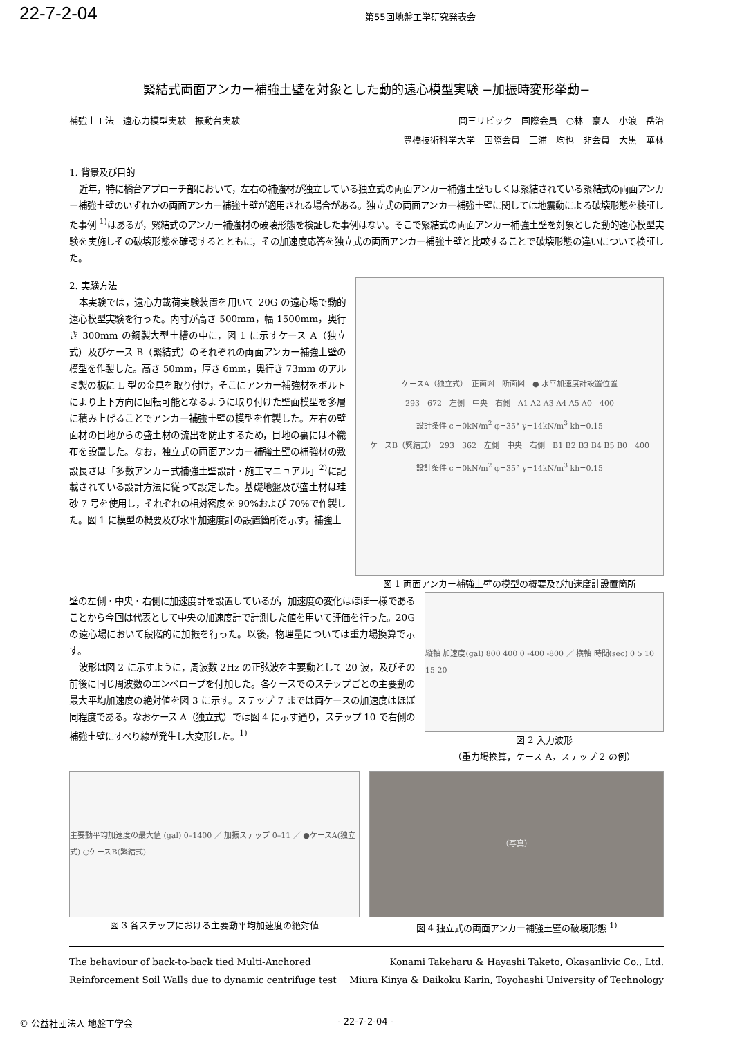22-7-2-04
第55回地盤工学研究発表会
緊結式両面アンカー補強土壁を対象とした動的遠心模型実験 −加振時変形挙動−
補強土工法　遠心力模型実験　振動台実験
岡三リビック　国際会員　○林　豪人　小浪　岳治
豊橋技術科学大学　国際会員　三浦　均也　非会員　大黒　華林
1. 背景及び目的
近年，特に橋台アプローチ部において，左右の補強材が独立している独立式の両面アンカー補強土壁もしくは緊結されている緊結式の両面アンカー補強土壁のいずれかの両面アンカー補強土壁が適用される場合がある。独立式の両面アンカー補強土壁に関しては地震動による破壊形態を検証した事例 <sup>1)</sup>はあるが，緊結式のアンカー補強材の破壊形態を検証した事例はない。そこで緊結式の両面アンカー補強土壁を対象とした動的遠心模型実験を実施しその破壊形態を確認するとともに，その加速度応答を独立式の両面アンカー補強土壁と比較することで破壊形態の違いについて検証した。
2. 実験方法
本実験では，遠心力載荷実験装置を用いて 20G の遠心場で動的遠心模型実験を行った。内寸が高さ 500mm，幅 1500mm，奥行き 300mm の鋼製大型土槽の中に，図 1 に示すケース A（独立式）及びケース B（緊結式）のそれぞれの両面アンカー補強土壁の模型を作製した。高さ 50mm，厚さ 6mm，奥行き 73mm のアルミ製の板に L 型の金具を取り付け，そこにアンカー補強材をボルトにより上下方向に回転可能となるように取り付けた壁面模型を多層に積み上げることでアンカー補強土壁の模型を作製した。左右の壁面材の目地からの盛土材の流出を防止するため，目地の裏には不織布を設置した。なお，独立式の両面アンカー補強土壁の補強材の敷設長さは「多数アンカー式補強土壁設計・施工マニュアル」<sup>2)</sup>に記載されている設計方法に従って設定した。基礎地盤及び盛土材は珪砂 7 号を使用し，それぞれの相対密度を 90%および 70%で作製した。図 1 に模型の概要及び水平加速度計の設置箇所を示す。補強土
ケースA（独立式）　正面図　断面図　● 水平加速度計設置位置
293　672　左側　中央　右側　A1 A2 A3 A4 A5 A0　400
設計条件 c =0kN/m<sup>2</sup> φ=35° γ=14kN/m<sup>3</sup> kh=0.15
ケースB（緊結式）　293　362　左側　中央　右側　B1 B2 B3 B4 B5 B0　400
設計条件 c =0kN/m<sup>2</sup> φ=35° γ=14kN/m<sup>3</sup> kh=0.15
図 1 両面アンカー補強土壁の模型の概要及び加速度計設置箇所
壁の左側・中央・右側に加速度計を設置しているが，加速度の変化はほぼ一様であることから今回は代表として中央の加速度計で計測した値を用いて評価を行った。20G の遠心場において段階的に加振を行った。以後，物理量については重力場換算で示す。
波形は図 2 に示すように，周波数 2Hz の正弦波を主要動として 20 波，及びその前後に同じ周波数のエンベロープを付加した。各ケースでのステップごとの主要動の最大平均加速度の絶対値を図 3 に示す。ステップ 7 までは両ケースの加速度はほぼ同程度である。なおケース A（独立式）では図 4 に示す通り，ステップ 10 で右側の補強土壁にすべり線が発生し大変形した。<sup>1)</sup>
縦軸 加速度(gal) 800 400 0 -400 -800 ／ 横軸 時間(sec) 0 5 10 15 20
図 2 入力波形
（重力場換算，ケース A，ステップ 2 の例）
主要動平均加速度の最大値 (gal) 0–1400 ／ 加振ステップ 0–11 ／ ●ケースA(独立式) ○ケースB(緊結式)
図 3 各ステップにおける主要動平均加速度の絶対値
（写真）
図 4 独立式の両面アンカー補強土壁の破壊形態 <sup>1)</sup>
The behaviour of back-to-back tied Multi-Anchored
Reinforcement Soil Walls due to dynamic centrifuge test
Konami Takeharu & Hayashi Taketo, Okasanlivic Co., Ltd.
Miura Kinya & Daikoku Karin, Toyohashi University of Technology
© 公益社団法人 地盤工学会 - 22-7-2-04 -